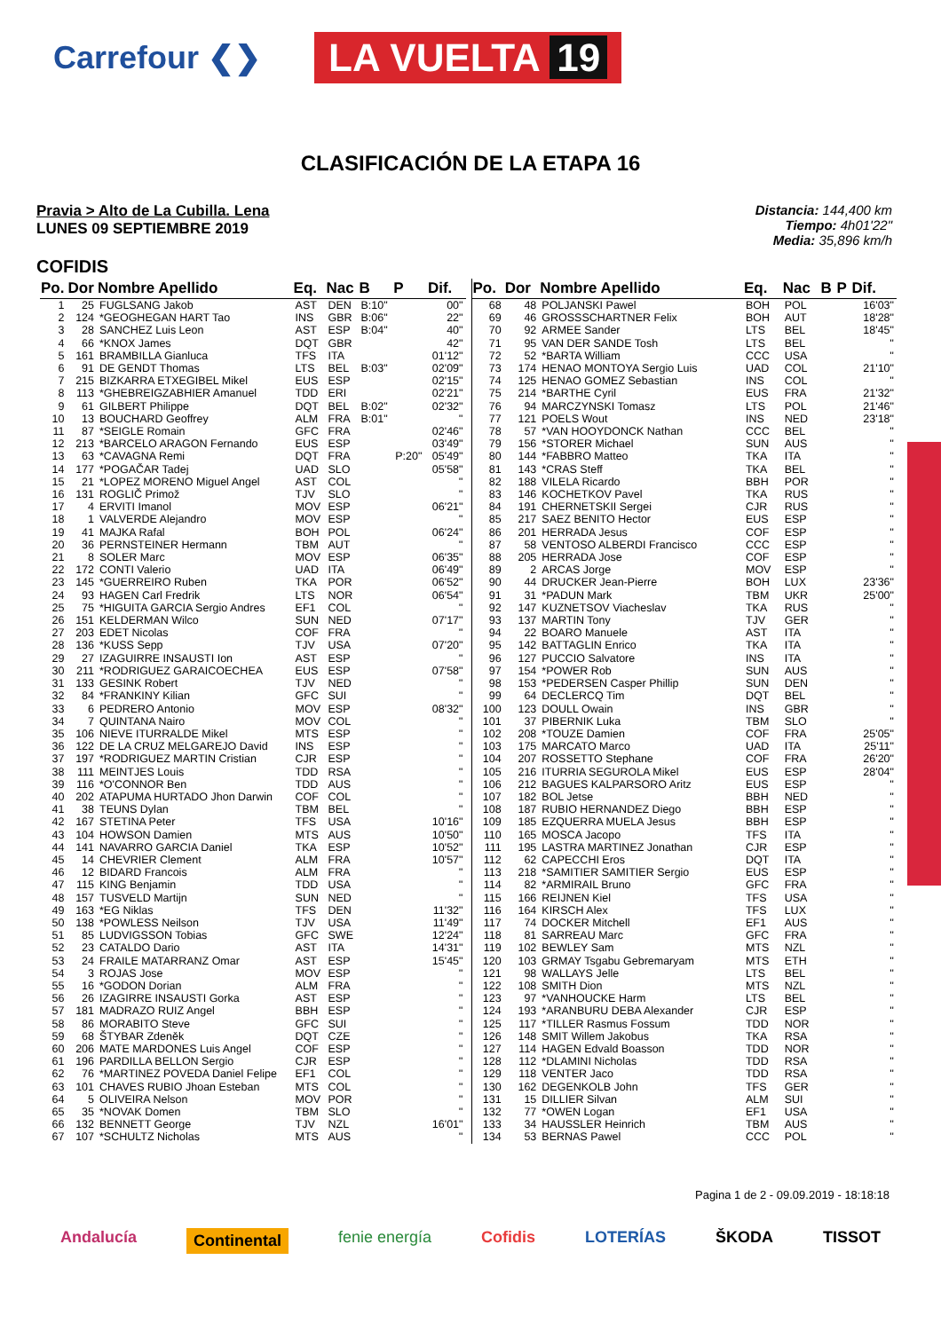Carrefour ❮❯
LA VUELTA 19
CLASIFICACIÓN DE LA ETAPA 16
Pravia > Alto de La Cubilla. Lena
LUNES 09 SEPTIEMBRE 2019
Distancia: 144,400 km
Tiempo: 4h01'22"
Media: 35,896 km/h
COFIDIS
| Po. | Dor | Nombre Apellido | Eq. | Nac | B | P | Dif. |
| --- | --- | --- | --- | --- | --- | --- | --- |
| 1 | 25 | FUGLSANG Jakob | AST | DEN | B:10" | | 00" |
| 2 | 124 | *GEOGHEGAN HART Tao | INS | GBR | B:06" | | 22" |
| 3 | 28 | SANCHEZ Luis Leon | AST | ESP | B:04" | | 40" |
| 4 | 66 | *KNOX James | DQT | GBR | | | 42" |
| 5 | 161 | BRAMBILLA Gianluca | TFS | ITA | | | 01'12" |
| 6 | 91 | DE GENDT Thomas | LTS | BEL | B:03" | | 02'09" |
| 7 | 215 | BIZKARRA ETXEGIBEL Mikel | EUS | ESP | | | 02'15" |
| 8 | 113 | *GHEBREIGZABHIER Amanuel | TDD | ERI | | | 02'21" |
| 9 | 61 | GILBERT Philippe | DQT | BEL | B:02" | | 02'32" |
| 10 | 13 | BOUCHARD Geoffrey | ALM | FRA | B:01" | | '' |
| 11 | 87 | *SEIGLE Romain | GFC | FRA | | | 02'46" |
| 12 | 213 | *BARCELO ARAGON Fernando | EUS | ESP | | | 03'49" |
| 13 | 63 | *CAVAGNA Remi | DQT | FRA | | P:20" | 05'49" |
| 14 | 177 | *POGAČAR Tadej | UAD | SLO | | | 05'58" |
| 15 | 21 | *LOPEZ MORENO Miguel Angel | AST | COL | | | '' |
| 16 | 131 | ROGLIČ Primož | TJV | SLO | | | '' |
| 17 | 4 | ERVITI Imanol | MOV | ESP | | | 06'21" |
| 18 | 1 | VALVERDE Alejandro | MOV | ESP | | | '' |
| 19 | 41 | MAJKA Rafal | BOH | POL | | | 06'24" |
| 20 | 36 | PERNSTEINER Hermann | TBM | AUT | | | '' |
| 21 | 8 | SOLER Marc | MOV | ESP | | | 06'35" |
| 22 | 172 | CONTI Valerio | UAD | ITA | | | 06'49" |
| 23 | 145 | *GUERREIRO Ruben | TKA | POR | | | 06'52" |
| 24 | 93 | HAGEN Carl Fredrik | LTS | NOR | | | 06'54" |
| 25 | 75 | *HIGUITA GARCIA Sergio Andres | EF1 | COL | | | '' |
| 26 | 151 | KELDERMAN Wilco | SUN | NED | | | 07'17" |
| 27 | 203 | EDET Nicolas | COF | FRA | | | '' |
| 28 | 136 | *KUSS Sepp | TJV | USA | | | 07'20" |
| 29 | 27 | IZAGUIRRE INSAUSTI Ion | AST | ESP | | | '' |
| 30 | 211 | *RODRIGUEZ GARAICOECHEA | EUS | ESP | | | 07'58" |
| 31 | 133 | GESINK Robert | TJV | NED | | | '' |
| 32 | 84 | *FRANKINY Kilian | GFC | SUI | | | '' |
| 33 | 6 | PEDRERO Antonio | MOV | ESP | | | 08'32" |
| 34 | 7 | QUINTANA Nairo | MOV | COL | | | '' |
| 35 | 106 | NIEVE ITURRALDE Mikel | MTS | ESP | | | '' |
| 36 | 122 | DE LA CRUZ MELGAREJO David | INS | ESP | | | '' |
| 37 | 197 | *RODRIGUEZ MARTIN Cristian | CJR | ESP | | | '' |
| 38 | 111 | MEINTJES Louis | TDD | RSA | | | '' |
| 39 | 116 | *O'CONNOR Ben | TDD | AUS | | | '' |
| 40 | 202 | ATAPUMA HURTADO Jhon Darwin | COF | COL | | | '' |
| 41 | 38 | TEUNS Dylan | TBM | BEL | | | '' |
| 42 | 167 | STETINA Peter | TFS | USA | | | 10'16" |
| 43 | 104 | HOWSON Damien | MTS | AUS | | | 10'50" |
| 44 | 141 | NAVARRO GARCIA Daniel | TKA | ESP | | | 10'52" |
| 45 | 14 | CHEVRIER Clement | ALM | FRA | | | 10'57" |
| 46 | 12 | BIDARD Francois | ALM | FRA | | | '' |
| 47 | 115 | KING Benjamin | TDD | USA | | | '' |
| 48 | 157 | TUSVELD Martijn | SUN | NED | | | '' |
| 49 | 163 | *EG Niklas | TFS | DEN | | | 11'32" |
| 50 | 138 | *POWLESS Neilson | TJV | USA | | | 11'49" |
| 51 | 85 | LUDVIGSSON Tobias | GFC | SWE | | | 12'24" |
| 52 | 23 | CATALDO Dario | AST | ITA | | | 14'31" |
| 53 | 24 | FRAILE MATARRANZ Omar | AST | ESP | | | 15'45" |
| 54 | 3 | ROJAS Jose | MOV | ESP | | | '' |
| 55 | 16 | *GODON Dorian | ALM | FRA | | | '' |
| 56 | 26 | IZAGIRRE INSAUSTI Gorka | AST | ESP | | | '' |
| 57 | 181 | MADRAZO RUIZ Angel | BBH | ESP | | | '' |
| 58 | 86 | MORABITO Steve | GFC | SUI | | | '' |
| 59 | 68 | ŠTYBAR Zdeněk | DQT | CZE | | | '' |
| 60 | 206 | MATE MARDONES Luis Angel | COF | ESP | | | '' |
| 61 | 196 | PARDILLA BELLON Sergio | CJR | ESP | | | '' |
| 62 | 76 | *MARTINEZ POVEDA Daniel Felipe | EF1 | COL | | | '' |
| 63 | 101 | CHAVES RUBIO Jhoan Esteban | MTS | COL | | | '' |
| 64 | 5 | OLIVEIRA Nelson | MOV | POR | | | '' |
| 65 | 35 | *NOVAK Domen | TBM | SLO | | | '' |
| 66 | 132 | BENNETT George | TJV | NZL | | | 16'01" |
| 67 | 107 | *SCHULTZ Nicholas | MTS | AUS | | | '' |
| Po. | Dor | Nombre Apellido | Eq. | Nac | B | P | Dif. |
| --- | --- | --- | --- | --- | --- | --- | --- |
| 68 | 48 | POLJANSKI Pawel | BOH | POL | | | 16'03" |
| 69 | 46 | GROSSSCHARTNER Felix | BOH | AUT | | | 18'28" |
| 70 | 92 | ARMEE Sander | LTS | BEL | | | 18'45" |
| 71 | 95 | VAN DER SANDE Tosh | LTS | BEL | | | '' |
| 72 | 52 | *BARTA William | CCC | USA | | | '' |
| 73 | 174 | HENAO MONTOYA Sergio Luis | UAD | COL | | | 21'10" |
| 74 | 125 | HENAO GOMEZ Sebastian | INS | COL | | | '' |
| 75 | 214 | *BARTHE Cyril | EUS | FRA | | | 21'32" |
| 76 | 94 | MARCZYNSKI Tomasz | LTS | POL | | | 21'46" |
| 77 | 121 | POELS Wout | INS | NED | | | 23'18" |
| 78 | 57 | *VAN HOOYDONCK Nathan | CCC | BEL | | | '' |
| 79 | 156 | *STORER Michael | SUN | AUS | | | '' |
| 80 | 144 | *FABBRO Matteo | TKA | ITA | | | '' |
| 81 | 143 | *CRAS Steff | TKA | BEL | | | '' |
| 82 | 188 | VILELA Ricardo | BBH | POR | | | '' |
| 83 | 146 | KOCHETKOV Pavel | TKA | RUS | | | '' |
| 84 | 191 | CHERNETSKII Sergei | CJR | RUS | | | '' |
| 85 | 217 | SAEZ BENITO Hector | EUS | ESP | | | '' |
| 86 | 201 | HERRADA Jesus | COF | ESP | | | '' |
| 87 | 58 | VENTOSO ALBERDI Francisco | CCC | ESP | | | '' |
| 88 | 205 | HERRADA Jose | COF | ESP | | | '' |
| 89 | 2 | ARCAS Jorge | MOV | ESP | | | '' |
| 90 | 44 | DRUCKER Jean-Pierre | BOH | LUX | | | 23'36" |
| 91 | 31 | *PADUN Mark | TBM | UKR | | | 25'00" |
| 92 | 147 | KUZNETSOV Viacheslav | TKA | RUS | | | '' |
| 93 | 137 | MARTIN Tony | TJV | GER | | | '' |
| 94 | 22 | BOARO Manuele | AST | ITA | | | '' |
| 95 | 142 | BATTAGLIN Enrico | TKA | ITA | | | '' |
| 96 | 127 | PUCCIO Salvatore | INS | ITA | | | '' |
| 97 | 154 | *POWER Rob | SUN | AUS | | | '' |
| 98 | 153 | *PEDERSEN Casper Phillip | SUN | DEN | | | '' |
| 99 | 64 | DECLERCQ Tim | DQT | BEL | | | '' |
| 100 | 123 | DOULL Owain | INS | GBR | | | '' |
| 101 | 37 | PIBERNIK Luka | TBM | SLO | | | '' |
| 102 | 208 | *TOUZE Damien | COF | FRA | | | 25'05" |
| 103 | 175 | MARCATO Marco | UAD | ITA | | | 25'11" |
| 104 | 207 | ROSSETTO Stephane | COF | FRA | | | 26'20" |
| 105 | 216 | ITURRIA SEGUROLA Mikel | EUS | ESP | | | 28'04" |
| 106 | 212 | BAGUES KALPARSORO Aritz | EUS | ESP | | | '' |
| 107 | 182 | BOL Jetse | BBH | NED | | | '' |
| 108 | 187 | RUBIO HERNANDEZ Diego | BBH | ESP | | | '' |
| 109 | 185 | EZQUERRA MUELA Jesus | BBH | ESP | | | '' |
| 110 | 165 | MOSCA Jacopo | TFS | ITA | | | '' |
| 111 | 195 | LASTRA MARTINEZ Jonathan | CJR | ESP | | | '' |
| 112 | 62 | CAPECCHI Eros | DQT | ITA | | | '' |
| 113 | 218 | *SAMITIER SAMITIER Sergio | EUS | ESP | | | '' |
| 114 | 82 | *ARMIRAIL Bruno | GFC | FRA | | | '' |
| 115 | 166 | REIJNEN Kiel | TFS | USA | | | '' |
| 116 | 164 | KIRSCH Alex | TFS | LUX | | | '' |
| 117 | 74 | DOCKER Mitchell | EF1 | AUS | | | '' |
| 118 | 81 | SARREAU Marc | GFC | FRA | | | '' |
| 119 | 102 | BEWLEY Sam | MTS | NZL | | | '' |
| 120 | 103 | GRMAY Tsgabu Gebremaryam | MTS | ETH | | | '' |
| 121 | 98 | WALLAYS Jelle | LTS | BEL | | | '' |
| 122 | 108 | SMITH Dion | MTS | NZL | | | '' |
| 123 | 97 | *VANHOUCKE Harm | LTS | BEL | | | '' |
| 124 | 193 | *ARANBURU DEBA Alexander | CJR | ESP | | | '' |
| 125 | 117 | *TILLER Rasmus Fossum | TDD | NOR | | | '' |
| 126 | 148 | SMIT Willem Jakobus | TKA | RSA | | | '' |
| 127 | 114 | HAGEN Edvald Boasson | TDD | NOR | | | '' |
| 128 | 112 | *DLAMINI Nicholas | TDD | RSA | | | '' |
| 129 | 118 | VENTER Jaco | TDD | RSA | | | '' |
| 130 | 162 | DEGENKOLB John | TFS | GER | | | '' |
| 131 | 15 | DILLIER Silvan | ALM | SUI | | | '' |
| 132 | 77 | *OWEN Logan | EF1 | USA | | | '' |
| 133 | 34 | HAUSSLER Heinrich | TBM | AUS | | | '' |
| 134 | 53 | BERNAS Pawel | CCC | POL | | | '' |
Pagina 1 de 2 - 09.09.2019 - 18:18:18
Andalucía Continental fenie energía Cofidis LOTERÍAS ŠKODA TISSOT